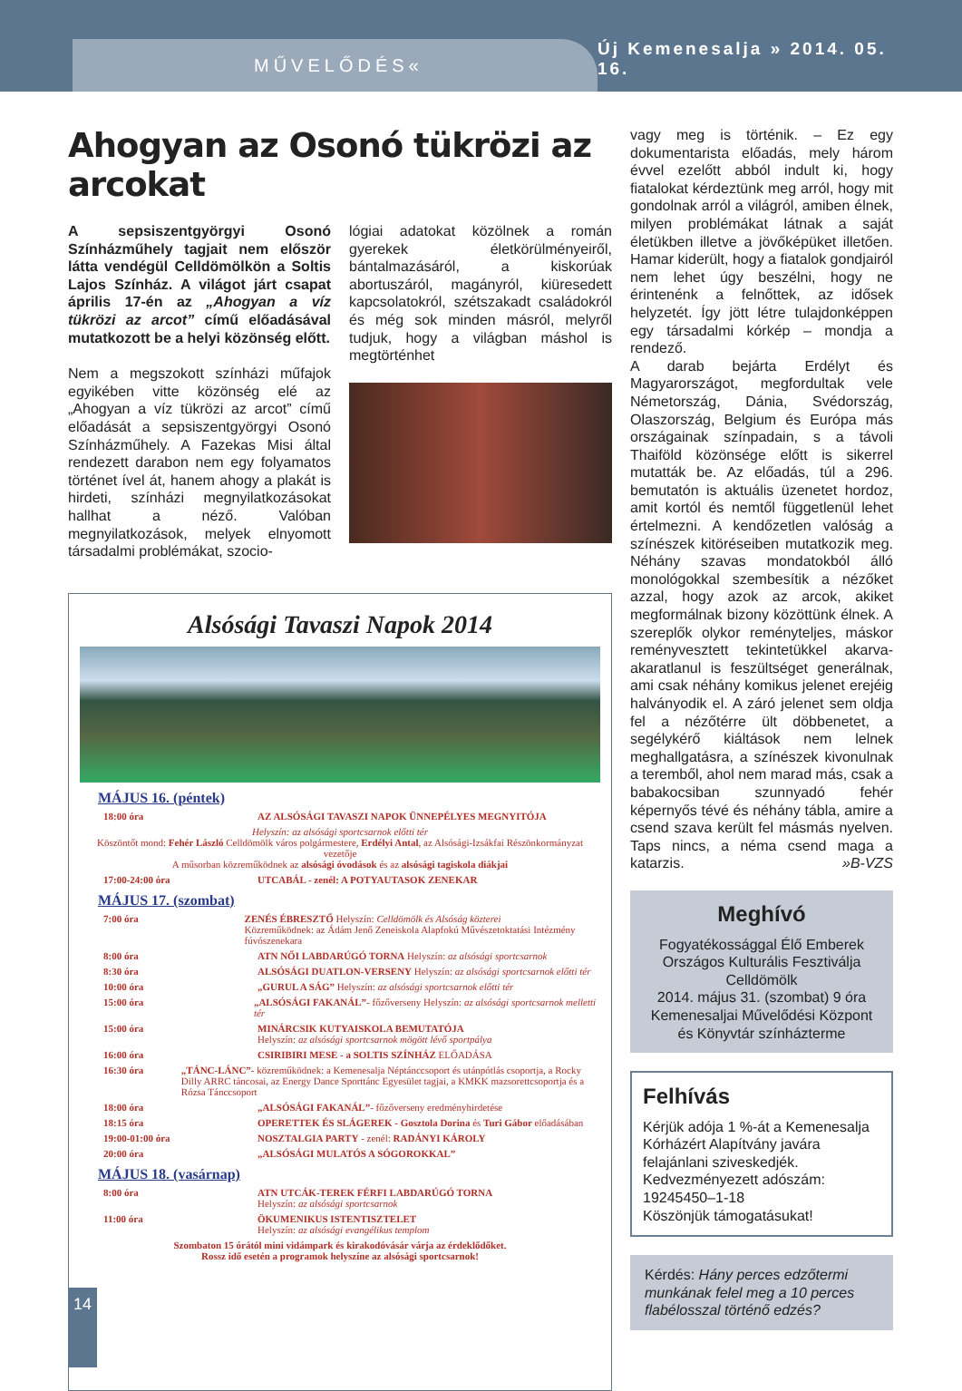MŰVELŐDÉS«
Új Kemenesalja » 2014. 05. 16.
Ahogyan az Osonó tükrözi az arcokat
A sepsiszentgyörgyi Osonó Színházműhely tagjait nem először látta vendégül Celldömölkön a Soltis Lajos Színház. A világot járt csapat április 17-én az „Ahogyan a víz tükrözi az arcot” című előadásával mutatkozott be a helyi közönség előtt.
Nem a megszokott színházi műfajok egyikében vitte közönség elé az „Ahogyan a víz tükrözi az arcot” című előadását a sepsiszentgyörgyi Osonó Színházműhely. A Fazekas Misi által rendezett darabon nem egy folyamatos történet ível át, hanem ahogy a plakát is hirdeti, színházi megnyilatkozásokat hallhat a néző. Valóban megnyilatkozások, melyek elnyomott társadalmi problémákat, szocio-
lógiai adatokat közölnek a román gyerekek életkörülményeiről, bántalmazásáról, a kiskorúak abortuszáról, magányról, kiüresedett kapcsolatokról, szétszakadt családokról és még sok minden másról, melyről tudjuk, hogy a világban máshol is megtörténhet
Alsósági Tavaszi Napok 2014
MÁJUS 16. (péntek)
18:00 óra AZ ALSÓSÁGI TAVASZI NAPOK ÜNNEPÉLYES MEGNYITÓJA
Helyszín: az alsósági sportcsarnok előtti tér
Köszöntőt mond: Fehér László Celldömölk város polgármestere, Erdélyi Antal, az Alsósági-Izsákfai Részönkormányzat vezetője
A műsorban közreműködnek az alsósági óvodások és az alsósági tagiskola diákjai
17:00-24:00 óra UTCABÁL - zenél: A POTYAUTASOK ZENEKAR
MÁJUS 17. (szombat)
7:00 óra ZENÉS ÉBRESZTŐ Helyszín: Celldömölk és Alsóság közterei
Közreműködnek: az Ádám Jenő Zeneiskola Alapfokú Művészetoktatási Intézmény fúvószenekara
8:00 óra ATN NŐI LABDARÚGÓ TORNA Helyszín: az alsósági sportcsarnok
8:30 óra ALSÓSÁGI DUATLON-VERSENY Helyszín: az alsósági sportcsarnok előtti tér
10:00 óra „GURUL A SÁG” Helyszín: az alsósági sportcsarnok előtti tér
15:00 óra „ALSÓSÁGI FAKANÁL”- főzőverseny Helyszín: az alsósági sportcsarnok melletti tér
15:00 óra MINÁRCSIK KUTYAISKOLA BEMUTATÓJA
Helyszín: az alsósági sportcsarnok mögött lévő sportpálya
16:00 óra CSIRIBIRI MESE - a SOLTIS SZÍNHÁZ ELŐADÁSA
16:30 óra „TÁNC-LÁNC”- közreműködnek: a Kemenesalja Néptánccsoport és utánpótlás csoportja, a Rocky Dilly ARRC táncosai, az Energy Dance Sporttánc Egyesület tagjai, a KMKK mazsorettcsoportja és a Rózsa Tánccsoport
18:00 óra „ALSÓSÁGI FAKANÁL”- főzőverseny eredményhirdetése
18:15 óra OPERETTEK ÉS SLÁGEREK - Gosztola Dorina és Turi Gábor előadásában
19:00-01:00 óra NOSZTALGIA PARTY - zenél: RADÁNYI KÁROLY
20:00 óra „ALSÓSÁGI MULATÓS A SÓGOROKKAL”
MÁJUS 18. (vasárnap)
8:00 óra ATN UTCÁK-TEREK FÉRFI LABDARÚGÓ TORNA
Helyszín: az alsósági sportcsarnok
11:00 óra ÖKUMENIKUS ISTENTISZTELET
Helyszín: az alsósági evangélikus templom
Szombaton 15 órától mini vidámpark és kirakodóvásár várja az érdeklődőket.
Rossz idő esetén a programok helyszíne az alsósági sportcsarnok!
vagy meg is történik. – Ez egy dokumentarista előadás, mely három évvel ezelőtt abból indult ki, hogy fiatalokat kérdeztünk meg arról, hogy mit gondolnak arról a világról, amiben élnek, milyen problémákat látnak a saját életükben illetve a jövőképüket illetően. Hamar kiderült, hogy a fiatalok gondjairól nem lehet úgy beszélni, hogy ne érintenénk a felnőttek, az idősek helyzetét. Így jött létre tulajdonképpen egy társadalmi kórkép – mondja a rendező.
A darab bejárta Erdélyt és Magyarországot, megfordultak vele Németország, Dánia, Svédország, Olaszország, Belgium és Európa más országainak színpadain, s a távoli Thaiföld közönsége előtt is sikerrel mutatták be. Az előadás, túl a 296. bemutatón is aktuális üzenetet hordoz, amit kortól és nemtől függetlenül lehet értelmezni. A kendőzetlen valóság a színészek kitöréseiben mutatkozik meg. Néhány szavas mondatokból álló monológokkal szembesítik a nézőket azzal, hogy azok az arcok, akiket megformálnak bizony közöttünk élnek. A szereplők olykor reményteljes, máskor reményvesztett tekintetükkel akarva-akaratlanul is feszültséget generálnak, ami csak néhány komikus jelenet erejéig halványodik el. A záró jelenet sem oldja fel a nézőtérre ült döbbenetet, a segélykérő kiáltások nem lelnek meghallgatásra, a színészek kivonulnak a teremből, ahol nem marad más, csak a babakocsiban szunnyadó fehér képernyős tévé és néhány tábla, amire a csend szava került fel másmás nyelven. Taps nincs, a néma csend maga a katarzis. »B-VZS
Meghívó
Fogyatékossággal Élő Emberek Országos Kulturális Fesztiválja
Celldömölk
2014. május 31. (szombat) 9 óra
Kemenesaljai Művelődési Központ és Könyvtár színházterme
Felhívás
Kérjük adója 1 %-át a Kemenesalja Kórházért Alapítvány javára felajánlani sziveskedjék.
Kedvezményezett adószám:
19245450–1-18
Köszönjük támogatásukat!
Kérdés: Hány perces edzőtermi munkának felel meg a 10 perces flabélosszal történő edzés?
14